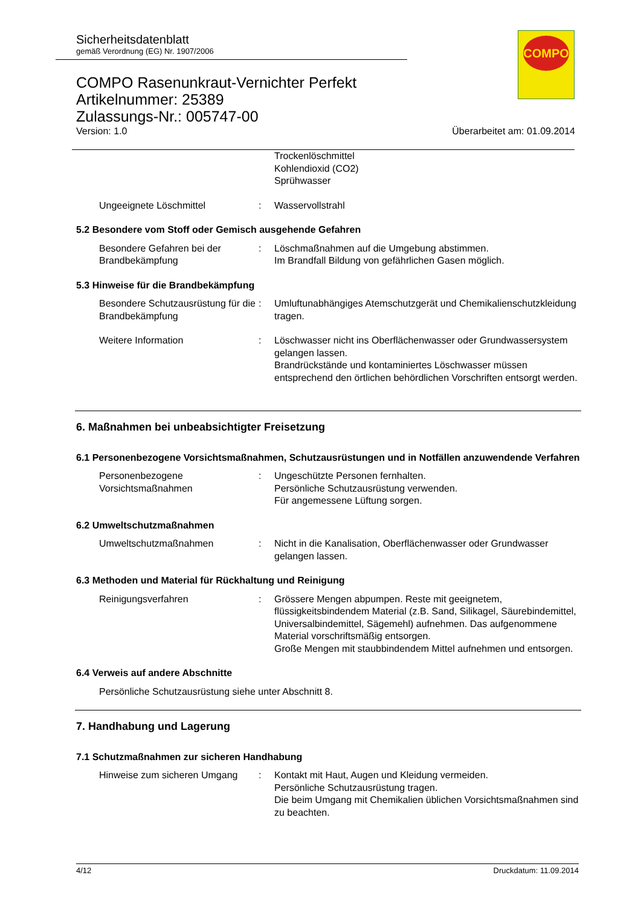Sicherheitsdatenblatt
gemäß Verordnung (EG) Nr. 1907/2006
COMPO Rasenunkraut-Vernichter Perfekt
Artikelnummer: 25389
Zulassungs-Nr.: 005747-00
Version: 1.0 Überarbeitet am: 01.09.2014
COMPO
Trockenlöschmittel
Kohlendioxid (CO2)
Sprühwasser
Ungeeignete Löschmittel : Wasservollstrahl
5.2 Besondere vom Stoff oder Gemisch ausgehende Gefahren
Besondere Gefahren bei der Brandbekämpfung
: Löschmaßnahmen auf die Umgebung abstimmen.
Im Brandfall Bildung von gefährlichen Gasen möglich.
5.3 Hinweise für die Brandbekämpfung
Besondere Schutzausrüstung für die Brandbekämpfung
: Umluftunabhängiges Atemschutzgerät und Chemikalienschutzkleidung tragen.
Weitere Information : Löschwasser nicht ins Oberflächenwasser oder Grundwassersystem gelangen lassen.
Brandrückstände und kontaminiertes Löschwasser müssen entsprechend den örtlichen behördlichen Vorschriften entsorgt werden.
6. Maßnahmen bei unbeabsichtigter Freisetzung
6.1 Personenbezogene Vorsichtsmaßnahmen, Schutzausrüstungen und in Notfällen anzuwendende Verfahren
Personenbezogene Vorsichtsmaßnahmen
: Ungeschützte Personen fernhalten.
Persönliche Schutzausrüstung verwenden.
Für angemessene Lüftung sorgen.
6.2 Umweltschutzmaßnahmen
Umweltschutzmaßnahmen : Nicht in die Kanalisation, Oberflächenwasser oder Grundwasser gelangen lassen.
6.3 Methoden und Material für Rückhaltung und Reinigung
Reinigungsverfahren : Grössere Mengen abpumpen. Reste mit geeignetem, flüssigkeitsbindendem Material (z.B. Sand, Silikagel, Säurebindemittel, Universalbindemittel, Sägemehl) aufnehmen. Das aufgenommene Material vorschriftsmäßig entsorgen.
Große Mengen mit staubbindendem Mittel aufnehmen und entsorgen.
6.4 Verweis auf andere Abschnitte
Persönliche Schutzausrüstung siehe unter Abschnitt 8.
7. Handhabung und Lagerung
7.1 Schutzmaßnahmen zur sicheren Handhabung
Hinweise zum sicheren Umgang
: Kontakt mit Haut, Augen und Kleidung vermeiden.
Persönliche Schutzausrüstung tragen.
Die beim Umgang mit Chemikalien üblichen Vorsichtsmaßnahmen sind zu beachten.
4/12 Druckdatum: 11.09.2014